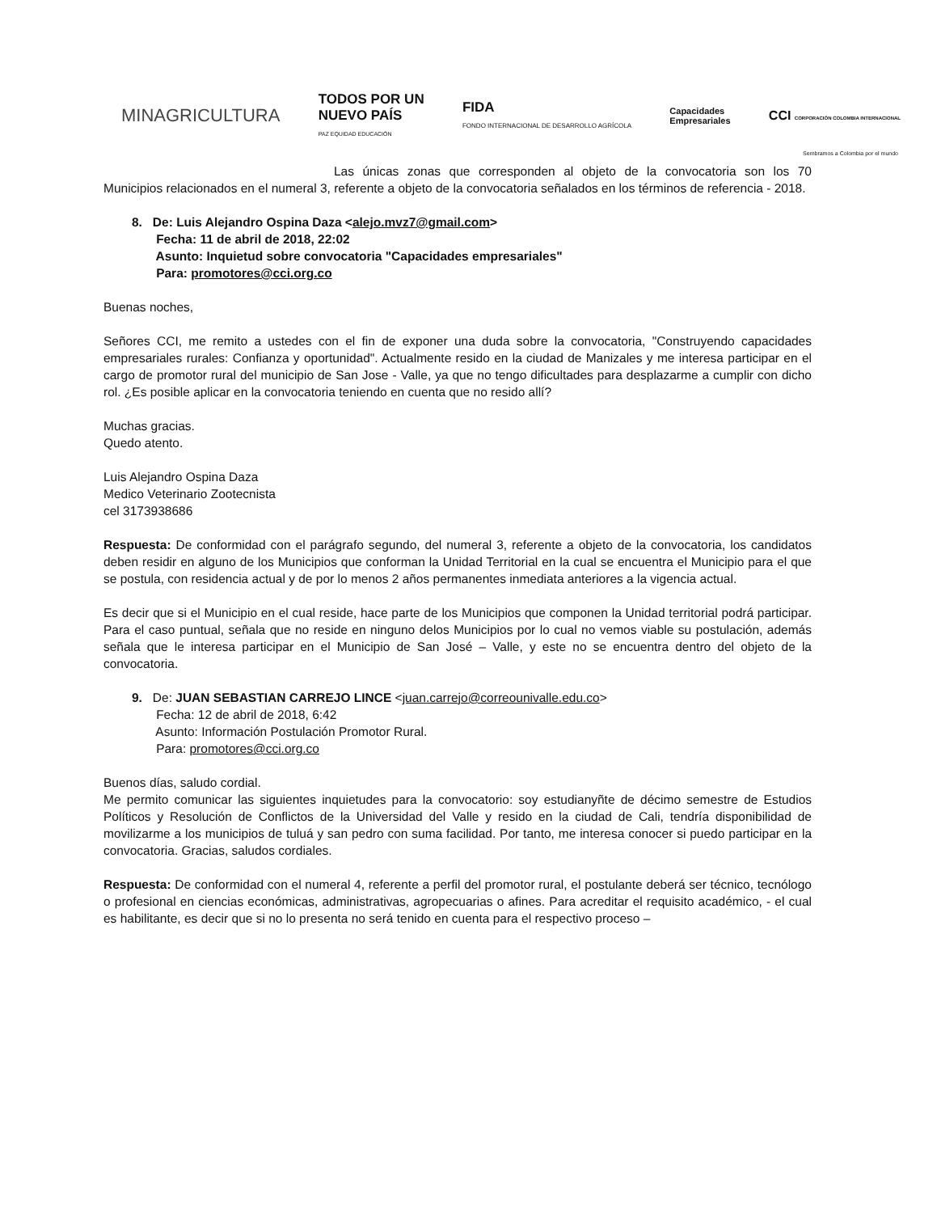MINAGRICULTURA
TODOS POR UN
NUEVO PAÍS
PAZ EQUIDAD EDUCACIÓN
FIDA
FONDO INTERNACIONAL DE DESARROLLO AGRÍCOLA
Capacidades
Empresariales
CCI CORPORACIÓN COLOMBIA INTERNACIONAL
Sembramos a Colombia por el mundo
Las únicas zonas que corresponden al objeto de la convocatoria son los 70 Municipios relacionados en el numeral 3, referente a objeto de la convocatoria señalados en los términos de referencia - 2018.
8. De: Luis Alejandro Ospina Daza <alejo.mvz7@gmail.com>
Fecha: 11 de abril de 2018, 22:02
Asunto: Inquietud sobre convocatoria "Capacidades empresariales"
Para: promotores@cci.org.co
Buenas noches,
Señores CCI, me remito a ustedes con el fin de exponer una duda sobre la convocatoria, "Construyendo capacidades empresariales rurales: Confianza y oportunidad". Actualmente resido en la ciudad de Manizales y me interesa participar en el cargo de promotor rural del municipio de San Jose - Valle, ya que no tengo dificultades para desplazarme a cumplir con dicho rol. ¿Es posible aplicar en la convocatoria teniendo en cuenta que no resido allí?
Muchas gracias.
Quedo atento.
Luis Alejandro Ospina Daza
Medico Veterinario Zootecnista
cel 3173938686
Respuesta: De conformidad con el parágrafo segundo, del numeral 3, referente a objeto de la convocatoria, los candidatos deben residir en alguno de los Municipios que conforman la Unidad Territorial en la cual se encuentra el Municipio para el que se postula, con residencia actual y de por lo menos 2 años permanentes inmediata anteriores a la vigencia actual.
Es decir que si el Municipio en el cual reside, hace parte de los Municipios que componen la Unidad territorial podrá participar. Para el caso puntual, señala que no reside en ninguno delos Municipios por lo cual no vemos viable su postulación, además señala que le interesa participar en el Municipio de San José – Valle, y este no se encuentra dentro del objeto de la convocatoria.
9. De: JUAN SEBASTIAN CARREJO LINCE <juan.carrejo@correounivalle.edu.co>
Fecha: 12 de abril de 2018, 6:42
Asunto: Información Postulación Promotor Rural.
Para: promotores@cci.org.co
Buenos días, saludo cordial.
Me permito comunicar las siguientes inquietudes para la convocatorio: soy estudianyñte de décimo semestre de Estudios Políticos y Resolución de Conflictos de la Universidad del Valle y resido en la ciudad de Cali, tendría disponibilidad de movilizarme a los municipios de tuluá y san pedro con suma facilidad. Por tanto, me interesa conocer si puedo participar en la convocatoria. Gracias, saludos cordiales.
Respuesta: De conformidad con el numeral 4, referente a perfil del promotor rural, el postulante deberá ser técnico, tecnólogo o profesional en ciencias económicas, administrativas, agropecuarias o afines. Para acreditar el requisito académico, - el cual es habilitante, es decir que si no lo presenta no será tenido en cuenta para el respectivo proceso –